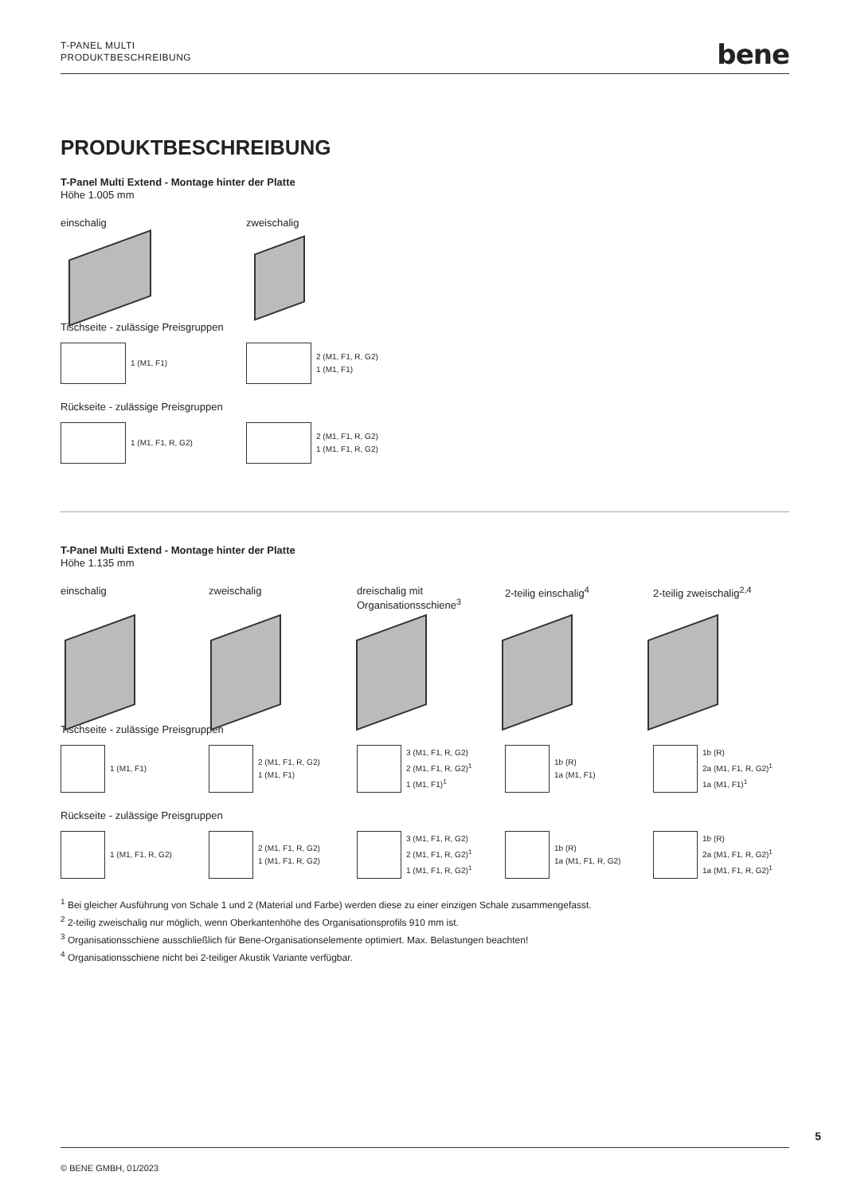T-PANEL MULTI
PRODUKTBESCHREIBUNG
bene
PRODUKTBESCHREIBUNG
T-Panel Multi Extend - Montage hinter der Platte
Höhe 1.005 mm
einschalig zweischalig
Tischseite - zulässige Preisgruppen
1 (M1, F1) 2 (M1, F1, R, G2)
1 (M1, F1)
Rückseite - zulässige Preisgruppen
1 (M1, F1, R, G2) 2 (M1, F1, R, G2)
1 (M1, F1, R, G2)
T-Panel Multi Extend - Montage hinter der Platte
Höhe 1.135 mm
einschalig zweischalig dreischalig mit
Organisationsschiene<sup>3</sup>
2-teilig einschalig<sup>4</sup> 2-teilig zweischalig<sup>2,4</sup>
Tischseite - zulässige Preisgruppen
1 (M1, F1) 2 (M1, F1, R, G2)
1 (M1, F1)
3 (M1, F1, R, G2)
2 (M1, F1, R, G2)<sup>1</sup>
1 (M1, F1)<sup>1</sup>
1b (R)
1a (M1, F1)
1b (R)
2a (M1, F1, R, G2)<sup>1</sup>
1a (M1, F1)<sup>1</sup>
Rückseite - zulässige Preisgruppen
1 (M1, F1, R, G2) 2 (M1, F1, R, G2)
1 (M1, F1, R, G2)
3 (M1, F1, R, G2)
2 (M1, F1, R, G2)<sup>1</sup>
1 (M1, F1, R, G2)<sup>1</sup>
1b (R)
1a (M1, F1, R, G2)
1b (R)
2a (M1, F1, R, G2)<sup>1</sup>
1a (M1, F1, R, G2)<sup>1</sup>
<sup>1</sup> Bei gleicher Ausführung von Schale 1 und 2 (Material und Farbe) werden diese zu einer einzigen Schale zusammengefasst.
<sup>2</sup> 2-teilig zweischalig nur möglich, wenn Oberkantenhöhe des Organisationsprofils 910 mm ist.
<sup>3</sup> Organisationsschiene ausschließlich für Bene-Organisationselemente optimiert. Max. Belastungen beachten!
<sup>4</sup> Organisationsschiene nicht bei 2-teiliger Akustik Variante verfügbar.
5
© BENE GMBH, 01/2023